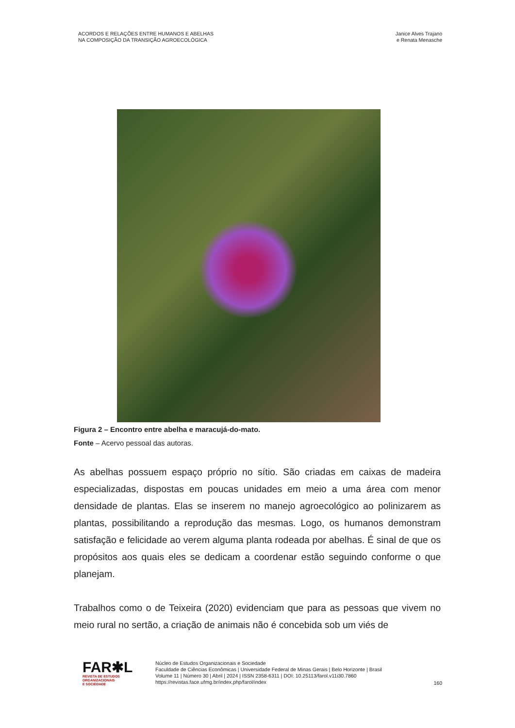ACORDOS E RELAÇÕES ENTRE HUMANOS E ABELHAS
NA COMPOSIÇÃO DA TRANSIÇÃO AGROECOLÓGICA
Janice Alves Trajano
e Renata Menasche
Figura 2 – Encontro entre abelha e maracujá-do-mato.
Fonte – Acervo pessoal das autoras.
As abelhas possuem espaço próprio no sítio. São criadas em caixas de madeira especializadas, dispostas em poucas unidades em meio a uma área com menor densidade de plantas. Elas se inserem no manejo agroecológico ao polinizarem as plantas, possibilitando a reprodução das mesmas. Logo, os humanos demonstram satisfação e felicidade ao verem alguma planta rodeada por abelhas. É sinal de que os propósitos aos quais eles se dedicam a coordenar estão seguindo conforme o que planejam.
Trabalhos como o de Teixeira (2020) evidenciam que para as pessoas que vivem no meio rural no sertão, a criação de animais não é concebida sob um viés de
FAR✱L
REVISTA DE ESTUDOS
ORGANIZACIONAIS
E SOCIEDADE
Núcleo de Estudos Organizacionais e Sociedade
Faculdade de Ciências Econômicas | Universidade Federal de Minas Gerais | Belo Horizonte | Brasil
Volume 11 | Número 30 | Abril | 2024 | ISSN 2358-6311 | DOI: 10.25113/farol.v11i30.7860
https://revistas.face.ufmg.br/index.php/farol/index
160